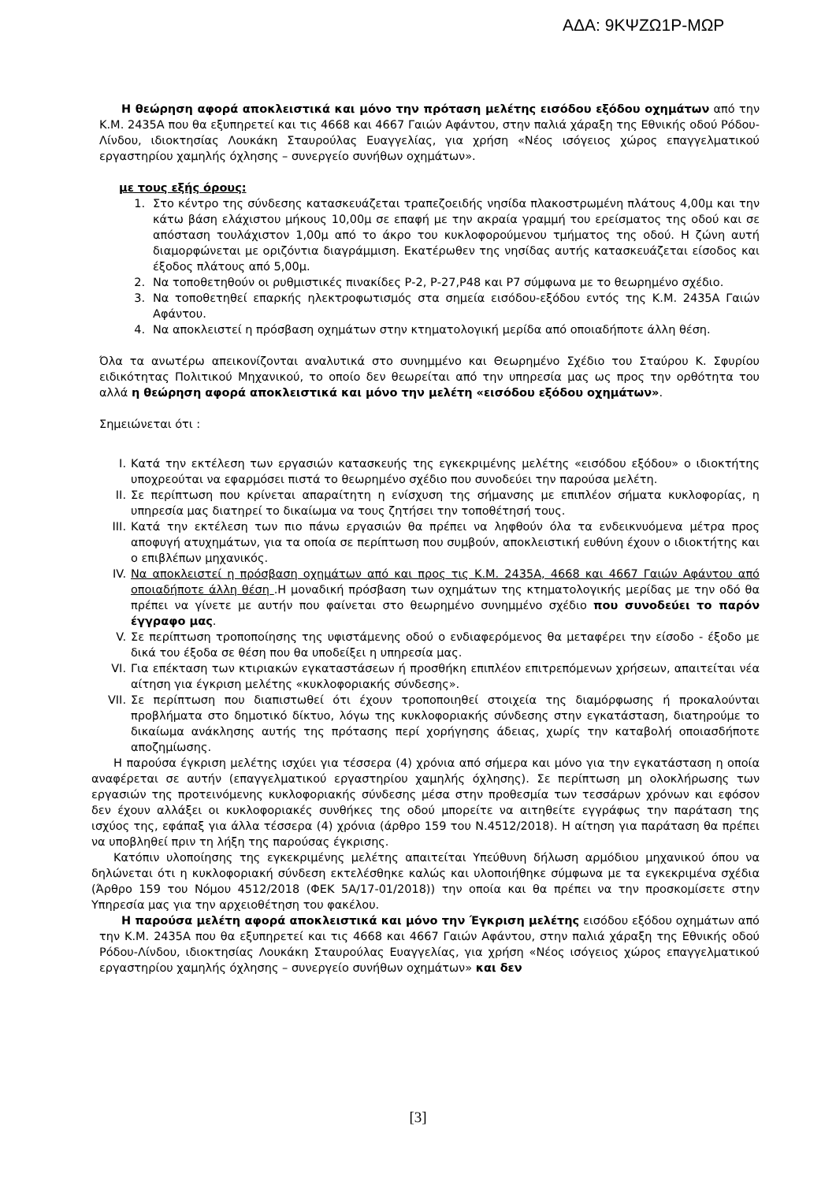ΑΔΑ: 9ΚΨΖΩ1Ρ-ΜΩΡ
Η θεώρηση αφορά αποκλειστικά και μόνο την πρόταση μελέτης εισόδου εξόδου οχημάτων από την Κ.Μ. 2435Α που θα εξυπηρετεί και τις 4668 και 4667 Γαιών Αφάντου, στην παλιά χάραξη της Εθνικής οδού Ρόδου-Λίνδου, ιδιοκτησίας Λουκάκη Σταυρούλας Ευαγγελίας, για χρήση «Νέος ισόγειος χώρος επαγγελματικού εργαστηρίου χαμηλής όχλησης – συνεργείο συνήθων οχημάτων».
με τους εξής όρους:
1. Στο κέντρο της σύνδεσης κατασκευάζεται τραπεζοειδής νησίδα πλακοστρωμένη πλάτους 4,00μ και την κάτω βάση ελάχιστου μήκους 10,00μ σε επαφή με την ακραία γραμμή του ερείσματος της οδού και σε απόσταση τουλάχιστον 1,00μ από το άκρο του κυκλοφορούμενου τμήματος της οδού. Η ζώνη αυτή διαμορφώνεται με οριζόντια διαγράμμιση. Εκατέρωθεν της νησίδας αυτής κατασκευάζεται είσοδος και έξοδος πλάτους από 5,00μ.
2. Να τοποθετηθούν οι ρυθμιστικές πινακίδες Ρ-2, Ρ-27,Ρ48 και Ρ7 σύμφωνα με το θεωρημένο σχέδιο.
3. Να τοποθετηθεί επαρκής ηλεκτροφωτισμός στα σημεία εισόδου-εξόδου εντός της Κ.Μ. 2435Α Γαιών Αφάντου.
4. Να αποκλειστεί η πρόσβαση οχημάτων στην κτηματολογική μερίδα από οποιαδήποτε άλλη θέση.
Όλα τα ανωτέρω απεικονίζονται αναλυτικά στο συνημμένο και Θεωρημένο Σχέδιο του Σταύρου Κ. Σφυρίου ειδικότητας Πολιτικού Μηχανικού, το οποίο δεν θεωρείται από την υπηρεσία μας ως προς την ορθότητα του αλλά η θεώρηση αφορά αποκλειστικά και μόνο την μελέτη «εισόδου εξόδου οχημάτων».
Σημειώνεται ότι :
I. Κατά την εκτέλεση των εργασιών κατασκευής της εγκεκριμένης μελέτης «εισόδου εξόδου» ο ιδιοκτήτης υποχρεούται να εφαρμόσει πιστά το θεωρημένο σχέδιο που συνοδεύει την παρούσα μελέτη.
II. Σε περίπτωση που κρίνεται απαραίτητη η ενίσχυση της σήμανσης με επιπλέον σήματα κυκλοφορίας, η υπηρεσία μας διατηρεί το δικαίωμα να τους ζητήσει την τοποθέτησή τους.
III. Κατά την εκτέλεση των πιο πάνω εργασιών θα πρέπει να ληφθούν όλα τα ενδεικνυόμενα μέτρα προς αποφυγή ατυχημάτων, για τα οποία σε περίπτωση που συμβούν, αποκλειστική ευθύνη έχουν ο ιδιοκτήτης και ο επιβλέπων μηχανικός.
IV. Να αποκλειστεί η πρόσβαση οχημάτων από και προς τις Κ.Μ. 2435Α, 4668 και 4667 Γαιών Αφάντου από οποιαδήποτε άλλη θέση .Η μοναδική πρόσβαση των οχημάτων της κτηματολογικής μερίδας με την οδό θα πρέπει να γίνετε με αυτήν που φαίνεται στο θεωρημένο συνημμένο σχέδιο που συνοδεύει το παρόν έγγραφο μας.
V. Σε περίπτωση τροποποίησης της υφιστάμενης οδού ο ενδιαφερόμενος θα μεταφέρει την είσοδο - έξοδο με δικά του έξοδα σε θέση που θα υποδείξει η υπηρεσία μας.
VI. Για επέκταση των κτιριακών εγκαταστάσεων ή προσθήκη επιπλέον επιτρεπόμενων χρήσεων, απαιτείται νέα αίτηση για έγκριση μελέτης «κυκλοφοριακής σύνδεσης».
VII. Σε περίπτωση που διαπιστωθεί ότι έχουν τροποποιηθεί στοιχεία της διαμόρφωσης ή προκαλούνται προβλήματα στο δημοτικό δίκτυο, λόγω της κυκλοφοριακής σύνδεσης στην εγκατάσταση, διατηρούμε το δικαίωμα ανάκλησης αυτής της πρότασης περί χορήγησης άδειας, χωρίς την καταβολή οποιασδήποτε αποζημίωσης.
Η παρούσα έγκριση μελέτης ισχύει για τέσσερα (4) χρόνια από σήμερα και μόνο για την εγκατάσταση η οποία αναφέρεται σε αυτήν (επαγγελματικού εργαστηρίου χαμηλής όχλησης). Σε περίπτωση μη ολοκλήρωσης των εργασιών της προτεινόμενης κυκλοφοριακής σύνδεσης μέσα στην προθεσμία των τεσσάρων χρόνων και εφόσον δεν έχουν αλλάξει οι κυκλοφοριακές συνθήκες της οδού μπορείτε να αιτηθείτε εγγράφως την παράταση της ισχύος της, εφάπαξ για άλλα τέσσερα (4) χρόνια (άρθρο 159 του Ν.4512/2018). Η αίτηση για παράταση θα πρέπει να υποβληθεί πριν τη λήξη της παρούσας έγκρισης.
Κατόπιν υλοποίησης της εγκεκριμένης μελέτης απαιτείται Υπεύθυνη δήλωση αρμόδιου μηχανικού όπου να δηλώνεται ότι η κυκλοφοριακή σύνδεση εκτελέσθηκε καλώς και υλοποιήθηκε σύμφωνα με τα εγκεκριμένα σχέδια (Άρθρο 159 του Νόμου 4512/2018 (ΦΕΚ 5Α/17-01/2018)) την οποία και θα πρέπει να την προσκομίσετε στην Υπηρεσία μας για την αρχειοθέτηση του φακέλου.
Η παρούσα μελέτη αφορά αποκλειστικά και μόνο την Έγκριση μελέτης εισόδου εξόδου οχημάτων από την Κ.Μ. 2435Α που θα εξυπηρετεί και τις 4668 και 4667 Γαιών Αφάντου, στην παλιά χάραξη της Εθνικής οδού Ρόδου-Λίνδου, ιδιοκτησίας Λουκάκη Σταυρούλας Ευαγγελίας, για χρήση «Νέος ισόγειος χώρος επαγγελματικού εργαστηρίου χαμηλής όχλησης – συνεργείο συνήθων οχημάτων» και δεν
[3]